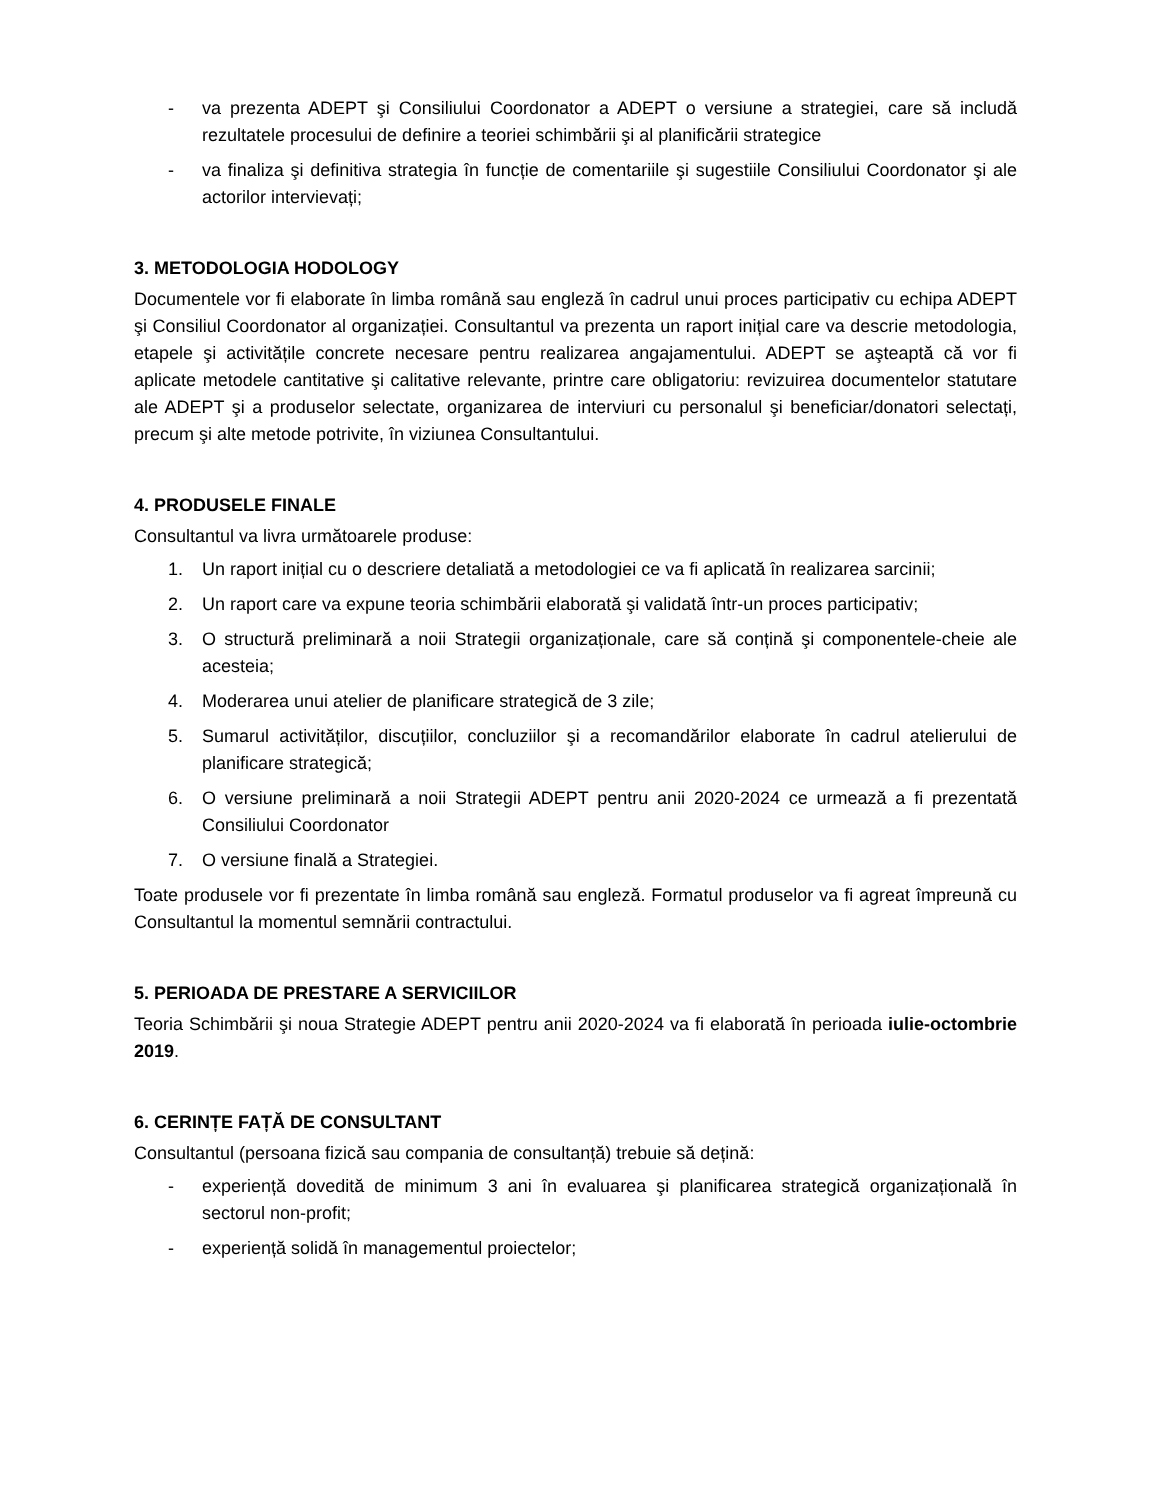- va prezenta ADEPT şi Consiliului Coordonator a ADEPT o versiune a strategiei, care să includă rezultatele procesului de definire a teoriei schimbării şi al planificării strategice
- va finaliza şi definitiva strategia în funcție de comentariile şi sugestiile Consiliului Coordonator şi ale actorilor intervievați;
3. METODOLOGIA HODOLOGY
Documentele vor fi elaborate în limba română sau engleză în cadrul unui proces participativ cu echipa ADEPT şi Consiliul Coordonator al organizației. Consultantul va prezenta un raport inițial care va descrie metodologia, etapele şi activitățile concrete necesare pentru realizarea angajamentului. ADEPT se aşteaptă că vor fi aplicate metodele cantitative şi calitative relevante, printre care obligatoriu: revizuirea documentelor statutare ale ADEPT şi a produselor selectate, organizarea de interviuri cu personalul şi beneficiar/donatori selectați, precum şi alte metode potrivite, în viziunea Consultantului.
4. PRODUSELE FINALE
Consultantul va livra următoarele produse:
1. Un raport inițial cu o descriere detaliată a metodologiei ce va fi aplicată în realizarea sarcinii;
2. Un raport care va expune teoria schimbării elaborată şi validată într-un proces participativ;
3. O structură preliminară a noii Strategii organizaționale, care să conțină şi componentele-cheie ale acesteia;
4. Moderarea unui atelier de planificare strategică de 3 zile;
5. Sumarul activităților, discuțiilor, concluziilor şi a recomandărilor elaborate în cadrul atelierului de planificare strategică;
6. O versiune preliminară a noii Strategii ADEPT pentru anii 2020-2024 ce urmează a fi prezentată Consiliului Coordonator
7. O versiune finală a Strategiei.
Toate produsele vor fi prezentate în limba română sau engleză. Formatul produselor va fi agreat împreună cu Consultantul la momentul semnării contractului.
5. PERIOADA DE PRESTARE A SERVICIILOR
Teoria Schimbării şi noua Strategie ADEPT pentru anii 2020-2024 va fi elaborată în perioada iulie-octombrie 2019.
6. CERINȚE FAȚĂ DE CONSULTANT
Consultantul (persoana fizică sau compania de consultanță) trebuie să dețină:
- experiență dovedită de minimum 3 ani în evaluarea şi planificarea strategică organizațională în sectorul non-profit;
- experiență solidă în managementul proiectelor;